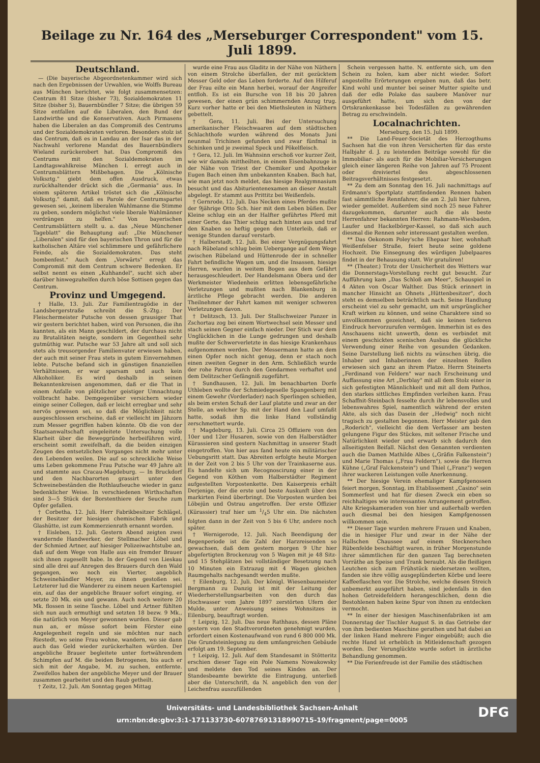Beilage zu Nr. 164 des „Merseburger Correspondent" vom 15. Juli 1899.
Deutschland.
— (Die bayerische Abgeordnetenkammer wird sich nach den Ergebnissen der Urwahlen, wie Wolffs Bureau aus München berichtet, wie folgt zusammensetzen: Centrum 81 Sitze (bisher 73), Sozialdemokraten 11 Sitze (bisher 5), Bauernbündler 7 Sitze; die übrigen 59 Sitze entfallen auf die Liberalen, den Bund der Landwirthe und die Konservativen. Auch Pirmasens haben die Liberalen an das Compromiß des Centrums und der Sozialdemokraten verloren. Besonders stolz ist das Centrum, daß es in Landau an der Isar das in der Nachwahl verlorene Mandat des Bauernbündlers Wieland zurückerobert hat. Das Compromiß des Centrums mit den Sozialdemokraten im Landtagswahlkreise München I. erregt auch in Centrumsblättern Mißbehagen. Die „Kölnische Volksztg." giebt dem offen Ausdruck, etwas zurückhaltender drückt sich die „Germania" aus. In einem späteren Artikel tröstet sich die „Kölnische Volksztg." damit, daß es Parole der Centrumspartei gewesen sei, „keinem liberalen Wahlmanne die Stimme zu geben, sondern möglichst viele liberale Wahlmänner verdrängen zu helfen." Von bayerischen Centrumsblättern stellt u. a. das „Neue Münchener Tageblatt" die Behauptung auf: „Die Münchener „Liberalen" sind für den bayerischen Thron und für die katholischen Altäre viel schlimmere und gefährlichere Feinde, als die Sozialdemokraten. Das steht bombenfest." Auch dem „Vorwärts" erregt das Compromiß mit dem Centrum schwere Bedenken. Er selbst nennt es einen „Kuhhandel", sucht sich aber darüber hinwegzuhelfen durch böse Sottisen gegen das Centrum.
Provinz und Umgegend.
† Halle, 13. Juli. Zur Familientragödie in der Landsbergerstraße schreibt die S.-Ztg.: Der Fleischermeister Putsche von dessen grausiger That wir gestern berichtet haben, wird von Personen, die ihn kannten, als ein Mann geschildert, der durchaus nicht zu Brutalitäten neigte, sondern im Gegentheil sehr gutmüthig war. Putsche war 53 Jahre alt und soll sich stets als treusorgender Familienvater erwiesen haben, der auch mit seiner Frau stets in gutem Einvernehmen lebte. Putsche befand sich in günstigen finanziellen Verhältnissen, er war sparsam und auch kein Alkoholiker. Es wird deshalb in seinen Bekanntenkreisen angenommen, daß er die That in einem Anfalle von plötzlicher geistiger Umnachtung vollbracht habe. Demgegenüber versichern wieder einige seiner Collegen, daß er leicht erregbar und sehr nervös gewesen sei, so daß die Möglichkeit nicht ausgeschlossen erscheine, daß er vielleicht im Jähzorn zum Messer gegriffen haben könnte. Ob die von der Staatsanwaltschaft eingeleitete Untersuchung volle Klarheit über die Beweggründe herbeiführen wird, erscheint somit zweifelhaft, da die beiden einzigen Zeugen des entsetzlichen Vorganges nicht mehr unter den Lebenden weilen. Die auf so schreckliche Weise ums Leben gekommene Frau Putsche war 49 Jahre alt und stammte aus Cracau-Magdeburg. — In Bruckdorf und den Nachbarorten grassirt unter den Schweinebeständen die Rothlaufseuche wieder in ganz bedenklicher Weise. In verschiedenen Wirthschaften sind 3—5 Stück der Borstenthiere der Seuche zum Opfer gefallen.
† Corbetha, 12. Juli. Herr Fabrikbesitzer Schlägel, der Besitzer der hiesigen chemischen Fabrik und Glashütte, ist zum Kommerzienrath ernannt worden.
† Eisleben, 12. Juli. Gestern Abend zeigten zwei wandernde Handwerker, der Stellmacher Löbel und der Schmied Artner, auf hiesiger Polizeiwachtstube an, daß auf dem Wege von Halle aus ein fremder Brauer sich ihnen zugesellt habe. In der Gegend von Lieskau sind alle drei auf Anregen des Brauers durch den Wald gegangen, wo noch ein Vierter, angeblich Schweinehändler Meyer, zu ihnen gestoßen sei. Letzterer lud die Wanderer zu einem neuen Kartenspiel ein, auf das der angebliche Brauer sofort einging, er setzte 20 Mk. ein und gewann. Auch noch weitere 20 Mk. flossen in seine Tasche. Löbel und Artner fühlten sich nun auch ermuthigt und setzten 18 bezw. 9 Mk., die natürlich von Meyer gewonnen wurden. Dieser gab nun an, er müsse sofort beim Förster eine Angelegenheit regeln und sie möchten nur nach Riestedt, wo seine Frau wohne, wandern, wo sie dann auch das Geld wieder zurückerhalten würden. Der angebliche Brauer begleitete unter fortwährendem Schimpfen auf M. die beiden Betrogenen, bis auch er sich mit der Angabe, M. zu suchen, entfernte. Zweifellos haben der angebliche Meyer und der Brauer zusammen gearbeitet und den Raub getheilt.
† Zeitz, 12. Juli. Am Sonntag gegen Mittag
wurde eine Frau aus Gladitz in der Nähe von Näthern von einem Strolche überfallen, der mit gezücktem Messer Geld oder das Leben forderte. Auf den Hilferuf der Frau eilte ein Mann herbei, worauf der Angreifer entfloh. Es ist ein Bursche von 18 bis 20 Jahren gewesen, der einen grün schimmernden Anzug trug. Kurz vorher hatte er bei den Miethsleuten in Näthern gebettelt.
† Gera, 11. Juli. Bei der Untersuchung amerikanischer Fleischwaaren auf dem städtischen Schlachthofe wurden während des Monats Juni neunmal Trichinen gefunden und zwar fünfmal in Schinken und je zweimal Speck und Pökelfleisch.
† Gera, 12. Juli. Im Wahnsinn erschoß vor kurzer Zeit, wie wir damals mittheilten, in einem Eisenbahnzuge in der Nähe von Triest der Chemiker und Apotheker Eugen Bach einen ihm unbekannten Knaben. Bach hat, wie man jetzt noch meldet, das hiesige Realgymnasium besucht und das Abiturientenexamen an dieser Anstalt abgelegt. Er stammt aus Prittitz bei Weißenfels.
† Gernrode, 12. Juli. Das Necken eines Pferdes mußte der 9jährige Otto Sch. hier mit dem Leben büßen. Der Kleine schlug ein an der Halfter geführtes Pferd mit einer Gerte, das Thier schlug nach hinten aus und traf den Knaben so heftig gegen den Unterleib, daß er wenige Stunden darauf verstarb.
† Halberstadt, 12. Juli. Bei einer Vergnügungsfahrt nach Rübeland schlug beim Uebergange auf dem Wege zwischen Rübeland und Hüttenrode der in schneller Fahrt befindliche Wagen um, und die Insassen, hiesige Herren, wurden in weitem Bogen aus dem Gefährt herausgeschleudert. Der Handelsmann Obera und der Werkmeister Wiedenhein erlitten lebensgefährliche Verletzungen und mußten nach Blankenburg in ärztliche Pflege gebracht werden. Die anderen Theilnehmer der Fahrt kamen mit weniger schweren Verletzungen davon.
† Delitzsch, 13. Juli. Der Stallschweizer Panzer in Zschortau zog bei einem Wortwechsel sein Messer und stach seinen Gegner einfach nieder. Der Stich war dem Unglücklichen in die Lunge gedrungen und deshalb mußte der Schwerverletzte in das hiesige Krankenhaus aufgenommen werden. Der Messermann hatte an dem einen Opfer noch nicht genug, denn er stach noch einen zweiten Gegner in den Arm. Schließlich wurde der rohe Patron durch den Gendarmen verhaftet und dem Delitzscher Gefängniß zugeführt.
† Sundhausen, 12. Juli. Im benachbarten Dorfe Uthleben wollte der Schmiedegeselle Spangenberg mit einem Gewehr (Vorderlader) nach Sperlingen schießen, als beim ersten Schuß der Lauf platzte und zwar an der Stelle, an welcher Sp. mit der Hand den Lauf umfaßt hatte, sodaß ihm die linke Hand vollständig zerschmettert wurde.
† Magdeburg, 13. Juli. Circa 25 Offiziere von den 10er und 12er Husaren, sowie von den Halberstädter Kürassieren sind gestern Nachmittag in unserer Stadt eingetroffen. Von hier aus fand heute ein militärischer Uebungsritt statt. Das Abreiten erfolgte heute Morgen in der Zeit von 2 bis 5 Uhr von der Trainkaserne aus. Es handelte sich um Recognoscirung einer in der Gegend von Köthen vom Halberstädter Regiment aufgestellten Vorpostenkette. Den Kaiserpreis erhält Derjenige, der die erste und beste Auskunft über den markirten Feind überbringt. Die Vorposten wurden bei Löbejün und Ostrau angetroffen. Der erste Offizier (Kürassier) traf hier um 1/45 Uhr ein. Die nächsten folgten dann in der Zeit von 5 bis 6 Uhr, andere noch später.
† Wernigerode, 12. Juli. Nach Beendigung der Regenperiode ist die Zahl der Harzreisenden so gewachsen, daß dem gestern morgen 9 Uhr hier abgefertigten Brockenzug von 5 Wagen mit je 48 Sitz- und 15 Stehplätzen bei vollständiger Besetzung nach 10 Minuten ein Extrazug mit 4 Wagen gleichen Raumgehalts nachgesandt werden mußte.
† Eilenburg, 12. Juli. Der königl. Wiesenbaumeister Bergmann zu Danzig ist mit der Leitung der Wiederherstellungsarbeiten von den durch das Hochwasser vom Jahre 1897 zerstörten Ufern der Mulde, unter Anweisung seines Wohnsitzes in Eilenburg, beauftragt worden.
† Leipzig, 12. Juli. Das neue Rathhaus, dessen Pläne gestern von den Stadtverordneten genehmigt wurden, erfordert einen Kostenaufwand von rund 6 800 000 Mk. Die Grundsteinlegung zu dem umfangreichen Gebäude erfolgt am 19. September.
† Leipzig, 12. Juli. Auf dem Standesamt in Stötteritz erschien dieser Tage ein Pole Namens Nowakowsky und meldete den Tod seines Kindes an. Der Standesbeamte bewirkte die Eintragung, unterließ aber die Unterschrift, da N. angeblich den von der Leichenfrau auszufüllenden
Schein vergessen hatte. N. entfernte sich, um den Schein zu holen, kam aber nicht wieder. Sofort angestellte Erörterungen ergaben nun, daß das betr. Kind wohl und munter bei seiner Mutter spielte und daß der edle Polake das saubere Manöver nur ausgeführt hatte, um sich den von der Ortskrankenkasse bei Todesfällen zu gewährenden Betrag zu erschwindeln.
Localnachrichten.
Merseburg, den 15. Juli 1899.
** Die Land-Feuer-Societät des Herzogthums Sachsen hat die von ihren Versicherten für das erste Halbjahr d. J. zu leistenden Beiträge sowohl für die Immobiliar- als auch für die Mobiliar-Versicherungen gleich einer längeren Reihe von Jahren auf 75 Prozent oder dreiviertel des abgeschlossenen Beitragsverhältnisses festgesetzt.
** Zu dem am Sonntag den 16. Juli nachmittags auf Erdmann's Sportplatz stattfindenden Rennen haben fast sämmtliche Rennfahrer, die am 2. Juli hier fuhren, wieder gemeldet. Außerdem sind noch 25 neue Fahrer dazugekommen, darunter auch die als beste Herrenfahrer bekannten Herren: Rahmann-Wiesbaden, Laufer und Hackelbörger-Kassel, so daß sich auch diesmal die Rennen sehr interessant gestalten werden.
** Das Oekonom Poley'sche Ehepaar hier, wohnhaft Weißenfelser Straße, feiert heute seine goldene Hochzeit. Die Einsegnung des würdigen Jubelpaares findet in der Behausung statt. Wir gratuliren!
** (Theater.) Trotz der Unsicherheit des Wetters war die Donnerstags-Vorstellung recht gut besucht. Zur Aufführung kam „Das Schloß am Meer", Schauspiel in 4 Akten von Oscar Walther. Das Stück erinnert in mancher Hinsicht an Ohnets „Hüttenbesitzer", doch steht es demselben beträchtlich nach. Seine Handlung erscheint viel zu sehr gemacht, um mit ursprünglicher Kraft wirken zu können, und seine Charaktere sind so unvollkommen gezeichnet, daß sie keinen tieferen Eindruck hervorzurufen vermögen. Immerhin ist es des Anschauens nicht unwerth, denn es verbindet mit einem geschickten scenischen Ausbau die glückliche Verwendung einer Reihe von gesunden Gedanken. Seine Darstellung ließ nichts zu wünschen übrig, die Inhaber und Inhaberinnen der einzelnen Rollen erwiesen sich ganz an ihrem Platze. Herrn Steinerts „Ferdinand von Feldern" war nach Erscheinung und Auffassung eine Art „Derblay" mit all dem Stolz einer in sich gefestigten Männlichkeit und mit all dem Pathos, den starkes sittliches Empfinden verleihen kann. Frau Schaffnit-Steinbach fesselte durch ihr lebensvolles und lebenswahres Spiel, namentlich während der ersten Akte, als sich das Dasein der „Hedwig" noch nicht tragisch zu gestalten begonnen. Herr Meister gab den „Roderich", vielleicht die dem Verfasser am besten gelungene Figur des Stückes, mit seltener Frische und Natürlichkeit wieder und erwarb sich dadurch den allseitigsten Beifall. Nächst den Genannten verdienten auch die Damen Mathilde Albes („Gräfin Falkenstein") und Marie Thomas („Frau Feldern"), sowie die Herren Kühne („Graf Falckenstein") und Thiel („Franz") wegen ihrer wackeren Leistungen volle Anerkennung.
** Der hiesige Verein ehemaliger Kampfgenossen feiert morgen, Sonntag, im Etablissement „Casino" sein Sommerfest und hat für diesen Zweck ein eben so reichhaltiges wie interessantes Arrangement getroffen. Alte Kriegskameraden von hier und außerhalb werden auch diesmal bei den hiesigen Kampfgenossen willkommen sein.
** Dieser Tage wurden mehrere Frauen und Knaben, die in hiesiger Flur und zwar in der Nähe der Hallschen Chaussee auf einem Stecknerschen Rübenfelde beschäftigt waren, in früher Morgenstunde ihrer sämmtlichen für den ganzen Tag berechneten Vorräthe an Speise und Trank beraubt. Als die fleißigen Leutchen sich zum Frühstück niedersetzen wollten, fanden sie ihre völlig ausgeplünderten Körbe und leere Kaffeeflaschen vor. Die Strolche, welche diesen Streich unbemerkt ausgeführt haben, sind jedenfalls in den hohen Getreidefeldern herangeschlichen, denn die Bestohlenen haben keine Spur von ihnen zu entdecken vermocht.
** In einer der hiesigen Maschinenfabriken ist am Donnerstag der Tischler August S. in das Getriebe der von ihm bedienten Maschine gerathen und hat dabei an der linken Hand mehrere Finger eingebüßt; auch die rechte Hand ist erheblich in Mitleidenschaft gezogen worden. Der Verunglückte wurde sofort in ärztliche Behandlung genommen.
** Die Ferienfreude ist der Familie des städtischen
Universitäts- und Landesbibliothek Sachsen-Anhalt
urn:nbn:de:gbv:3:1-171133730-60787691318990715-19/fragment/page=0005
DFG